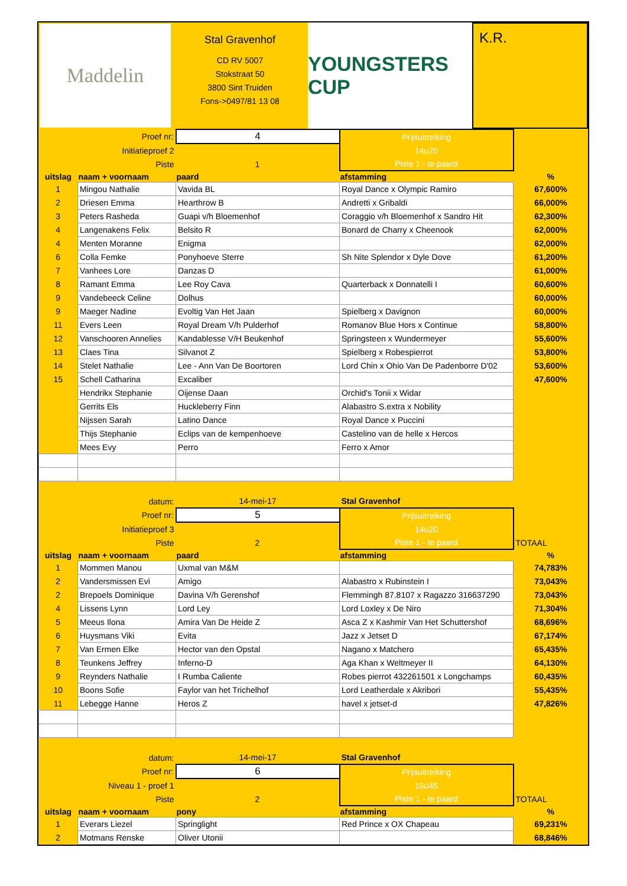Maddelin
Stal Gravenhof
CD RV 5007
Stokstraat 50
3800 Sint Truiden
Fons->0497/81 13 08
YOUNGSTERS CUP
K.R.
| Proef nr: | | 4 | Prijsuitreiking | |
| Initiatieproef 2 | | | 14u20 | |
| Piste | | 1 | Piste 1 - te paard | |
| uitslag | naam + voornaam | paard | afstamming | % |
| 1 | Mingou Nathalie | Vavida BL | Royal Dance x Olympic Ramiro | 67,600% |
| 2 | Driesen Emma | Hearthrow B | Andretti x Gribaldi | 66,000% |
| 3 | Peters Rasheda | Guapi v/h Bloemenhof | Coraggio v/h Bloemenhof x Sandro Hit | 62,300% |
| 4 | Langenakens Felix | Belsito R | Bonard de Charry x Cheenook | 62,000% |
| 4 | Menten Moranne | Enigma | | 62,000% |
| 6 | Colla Femke | Ponyhoeve Sterre | Sh Nite Splendor x Dyle Dove | 61,200% |
| 7 | Vanhees Lore | Danzas D | | 61,000% |
| 8 | Ramant Emma | Lee Roy Cava | Quarterback x Donnatelli I | 60,600% |
| 9 | Vandebeeck Celine | Dolhus | | 60,000% |
| 9 | Maeger Nadine | Evoltig Van Het Jaan | Spielberg x Davignon | 60,000% |
| 11 | Evers Leen | Royal Dream V/h Pulderhof | Romanov Blue Hors x Continue | 58,800% |
| 12 | Vanschooren Annelies | Kandablesse V/H Beukenhof | Springsteen x Wundermeyer | 55,600% |
| 13 | Claes Tina | Silvanot Z | Spielberg x Robespierrot | 53,800% |
| 14 | Stelet Nathalie | Lee - Ann Van De Boortoren | Lord Chin x Ohio Van De Padenborre D'02 | 53,600% |
| 15 | Schell Catharina | Excaliber | | 47,600% |
| | Hendrikx Stephanie | Oijense Daan | Orchid's Tonii x Widar | |
| | Gerrits Els | Huckleberry Finn | Alabastro S.extra x Nobility | |
| | Nijssen Sarah | Latino Dance | Royal Dance x Puccini | |
| | Thijs Stephanie | Eclips van de kempenhoeve | Castelino van de helle x Hercos | |
| | Mees Evy | Perro | Ferro x Amor | |
| datum: | | 14-mei-17 | Stal Gravenhof | |
| Proef nr: | | 5 | Prijsuitreiking | |
| Initiatieproef 3 | | | 14u20 | |
| Piste | | 2 | Piste 1 - te paard | TOTAAL |
| uitslag | naam + voornaam | paard | afstamming | % |
| 1 | Mommen Manou | Uxmal van M&M | | 74,783% |
| 2 | Vandersmissen Evi | Amigo | Alabastro x Rubinstein I | 73,043% |
| 2 | Brepoels Dominique | Davina V/h Gerenshof | Flemmingh 87.8107 x Ragazzo 316637290 | 73,043% |
| 4 | Lissens Lynn | Lord Ley | Lord Loxley x De Niro | 71,304% |
| 5 | Meeus Ilona | Amira Van De Heide Z | Asca Z x Kashmir Van Het Schuttershof | 68,696% |
| 6 | Huysmans Viki | Evita | Jazz x Jetset D | 67,174% |
| 7 | Van Ermen Elke | Hector van den Opstal | Nagano x Matchero | 65,435% |
| 8 | Teunkens Jeffrey | Inferno-D | Aga Khan x Weltmeyer II | 64,130% |
| 9 | Reynders Nathalie | I Rumba Caliente | Robes pierrot 432261501 x Longchamps | 60,435% |
| 10 | Boons Sofie | Faylor van het Trichelhof | Lord Leatherdale x Akribori | 55,435% |
| 11 | Lebegge Hanne | Heros Z | havel x jetset-d | 47,826% |
| datum: | | 14-mei-17 | Stal Gravenhof | |
| Proef nr: | | 6 | Prijsuitreiking | |
| Niveau 1 - proef 1 | | | 16u45 | |
| Piste | | 2 | Piste 1 - te paard | TOTAAL |
| uitslag | naam + voornaam | pony | afstamming | % |
| 1 | Everars Liezel | Springlight | Red Prince x OX Chapeau | 69,231% |
| 2 | Motmans Renske | Oliver Utonii | | 68,846% |